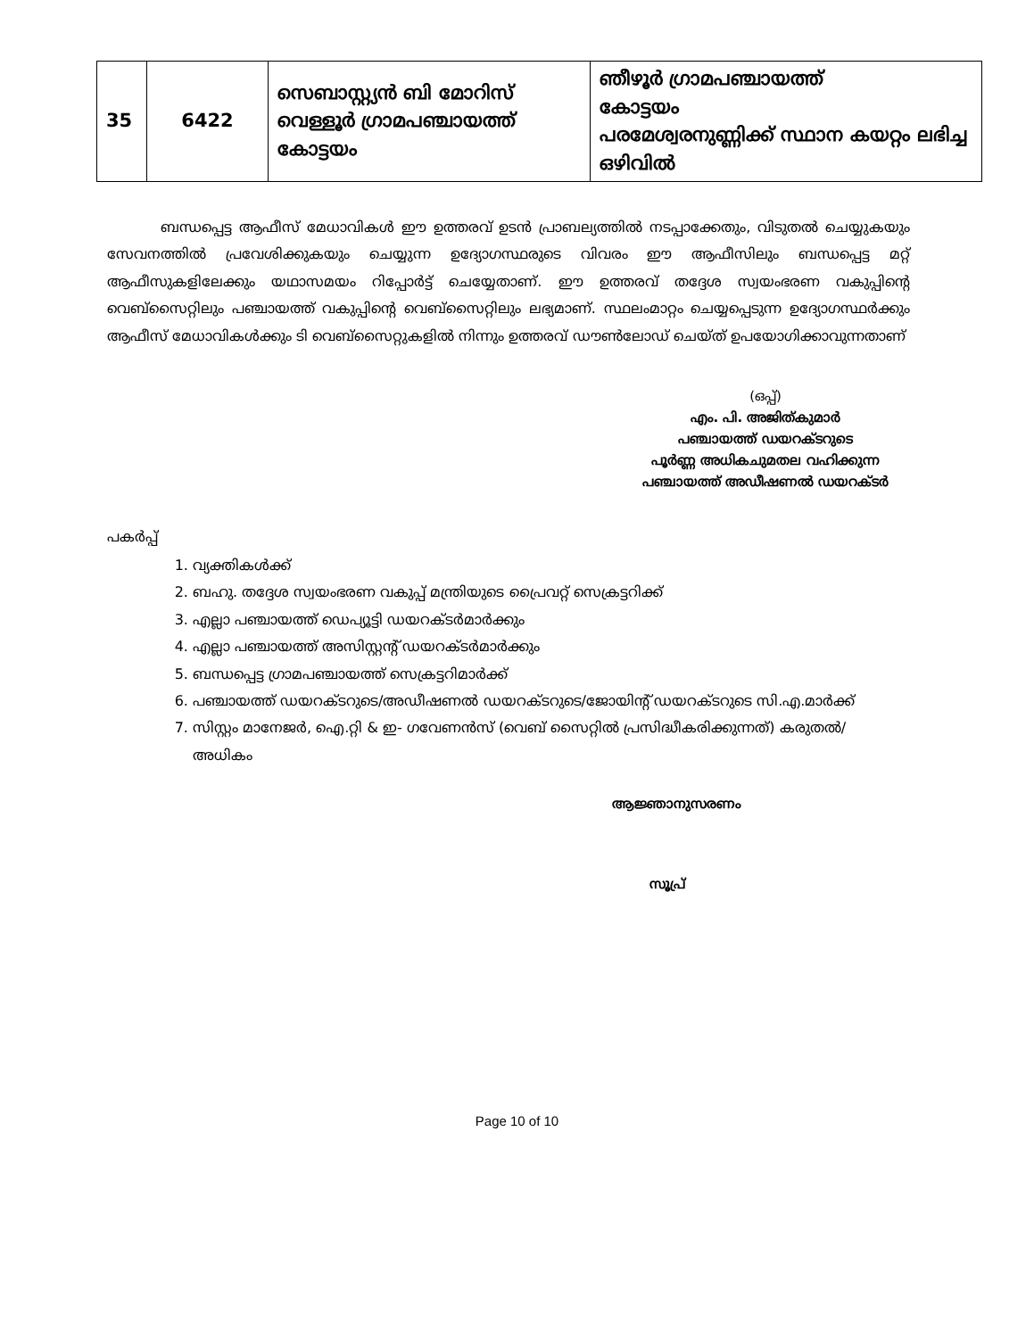| 35 | 6422 | സെബാസ്റ്റ്യൻ ബി മോറിസ് വെള്ളൂർ ഗ്രാമപഞ്ചായത്ത് കോട്ടയം | ഞീഴൂർ ഗ്രാമപഞ്ചായത്ത് കോട്ടയം പരമേശ്വരനുണ്ണിക്ക് സ്ഥാന കയറ്റം ലഭിച്ച ഒഴിവിൽ |
ബന്ധപ്പെട്ട ആഫീസ് മേധാവികൾ ഈ ഉത്തരവ് ഉടൻ പ്രാബല്യത്തിൽ നടപ്പാക്കേതും, വിടുതൽ ചെയ്യുകയും സേവനത്തിൽ പ്രവേശിക്കുകയും ചെയ്യുന്ന ഉദ്യോഗസ്ഥരുടെ വിവരം ഈ ആഫീസിലും ബന്ധപ്പെട്ട മറ്റ് ആഫീസുകളിലേക്കും യഥാസമയം റിപ്പോർട്ട് ചെയ്യേതാണ്. ഈ ഉത്തരവ് തദ്ദേശ സ്വയംഭരണ വകുപ്പിന്റെ വെബ്സൈറ്റിലും പഞ്ചായത്ത് വകുപ്പിന്റെ വെബ്സൈറ്റിലും ലഭ്യമാണ്. സ്ഥലംമാറ്റം ചെയ്യപ്പെടുന്ന ഉദ്യോഗസ്ഥർക്കും ആഫീസ് മേധാവികൾക്കും ടി വെബ്സൈറ്റുകളിൽ നിന്നും ഉത്തരവ് ഡൗൺലോഡ് ചെയ്ത് ഉപയോഗിക്കാവുന്നതാണ്
(ഒപ്പ്)
എം. പി. അജിത്കുമാർ
പഞ്ചായത്ത് ഡയറക്ടറുടെ
പൂർണ്ണ അധികചുമതല വഹിക്കുന്ന
പഞ്ചായത്ത് അഡീഷണൽ ഡയറക്ടർ
പകർപ്പ്
1. വ്യക്തികൾക്ക്
2. ബഹു. തദ്ദേശ സ്വയംഭരണ വകുപ്പ് മന്ത്രിയുടെ പ്രൈവറ്റ് സെക്രട്ടറിക്ക്
3. എല്ലാ പഞ്ചായത്ത് ഡെപ്യൂട്ടി ഡയറക്ടർമാർക്കും
4. എല്ലാ പഞ്ചായത്ത് അസിസ്റ്റന്റ് ഡയറക്ടർമാർക്കും
5. ബന്ധപ്പെട്ട ഗ്രാമപഞ്ചായത്ത് സെക്രട്ടറിമാർക്ക്
6. പഞ്ചായത്ത് ഡയറക്ടറുടെ/അഡീഷണൽ ഡയറക്ടറുടെ/ജോയിന്റ് ഡയറക്ടറുടെ സി.എ.മാർക്ക്
7. സിസ്റ്റം മാനേജർ, ഐ.റ്റി & ഇ- ഗവേണൻസ് (വെബ് സൈറ്റിൽ പ്രസിദ്ധീകരിക്കുന്നത്) കരുതൽ/അധികം
ആജ്ഞാനുസരണം
സൂപ്ര്
Page 10 of 10